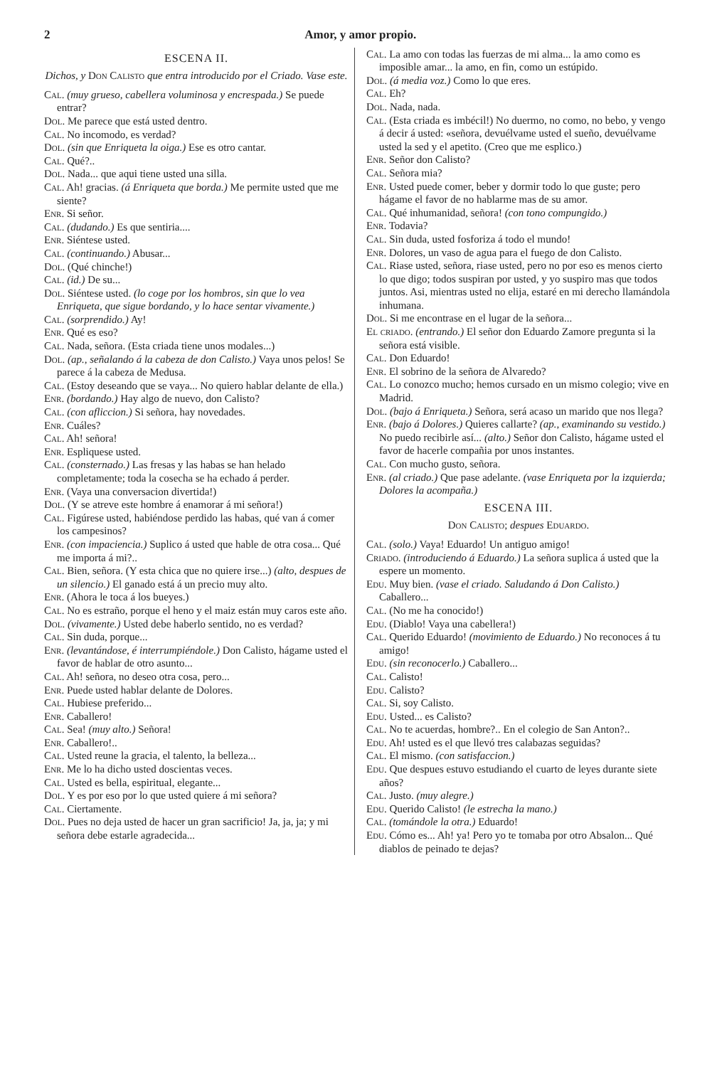2 Amor, y amor propio.
ESCENA II.
Dichos, y Don Calisto que entra introducido por el Criado. Vase este.
Cal. (muy grueso, cabellera voluminosa y encrespada.) Se puede entrar?
Dol. Me parece que está usted dentro.
Cal. No incomodo, es verdad?
Dol. (sin que Enriqueta la oiga.) Ese es otro cantar.
Cal. Qué?..
Dol. Nada... que aqui tiene usted una silla.
Cal. Ah! gracias. (á Enriqueta que borda.) Me permite usted que me siente?
Enr. Si señor.
Cal. (dudando.) Es que sentiria....
Enr. Siéntese usted.
Cal. (continuando.) Abusar...
Dol. (Qué chinche!)
Cal. (id.) De su...
Dol. Siéntese usted. (lo coge por los hombros, sin que lo vea Enriqueta, que sigue bordando, y lo hace sentar vivamente.)
Cal. (sorprendido.) Ay!
Enr. Qué es eso?
Cal. Nada, señora. (Esta criada tiene unos modales...)
Dol. (ap., señalando á la cabeza de don Calisto.) Vaya unos pelos! Se parece á la cabeza de Medusa.
Cal. (Estoy deseando que se vaya... No quiero hablar delante de ella.)
Enr. (bordando.) Hay algo de nuevo, don Calisto?
Cal. (con afliccion.) Si señora, hay novedades.
Enr. Cuáles?
Cal. Ah! señora!
Enr. Espliquese usted.
Cal. (consternado.) Las fresas y las habas se han helado completamente; toda la cosecha se ha echado á perder.
Enr. (Vaya una conversacion divertida!)
Dol. (Y se atreve este hombre á enamorar á mi señora!)
Cal. Figúrese usted, habiéndose perdido las habas, qué van á comer los campesinos?
Enr. (con impaciencia.) Suplico á usted que hable de otra cosa... Qué me importa á mi?..
Cal. Bien, señora. (Y esta chica que no quiere irse...) (alto, despues de un silencio.) El ganado está á un precio muy alto.
Enr. (Ahora le toca á los bueyes.)
Cal. No es estraño, porque el heno y el maiz están muy caros este año.
Dol. (vivamente.) Usted debe haberlo sentido, no es verdad?
Cal. Sin duda, porque...
Enr. (levantándose, é interrumpiéndole.) Don Calisto, hágame usted el favor de hablar de otro asunto...
Cal. Ah! señora, no deseo otra cosa, pero...
Enr. Puede usted hablar delante de Dolores.
Cal. Hubiese preferido...
Enr. Caballero!
Cal. Sea! (muy alto.) Señora!
Enr. Caballero!..
Cal. Usted reune la gracia, el talento, la belleza...
Enr. Me lo ha dicho usted doscientas veces.
Cal. Usted es bella, espiritual, elegante...
Dol. Y es por eso por lo que usted quiere á mi señora?
Cal. Ciertamente.
Dol. Pues no deja usted de hacer un gran sacrificio! Ja, ja, ja; y mi señora debe estarle agradecida...
Cal. La amo con todas las fuerzas de mi alma... la amo como es imposible amar... la amo, en fin, como un estúpido.
Dol. (á media voz.) Como lo que eres.
Cal. Eh?
Dol. Nada, nada.
Cal. (Esta criada es imbécil!) No duermo, no como, no bebo, y vengo á decir á usted: «señora, devuélvame usted el sueño, devuélvame usted la sed y el apetito. (Creo que me esplico.)
Enr. Señor don Calisto?
Cal. Señora mia?
Enr. Usted puede comer, beber y dormir todo lo que guste; pero hágame el favor de no hablarme mas de su amor.
Cal. Qué inhumanidad, señora! (con tono compungido.)
Enr. Todavia?
Cal. Sin duda, usted fosforiza á todo el mundo!
Enr. Dolores, un vaso de agua para el fuego de don Calisto.
Cal. Riase usted, señora, riase usted, pero no por eso es menos cierto lo que digo; todos suspiran por usted, y yo suspiro mas que todos juntos. Asi, mientras usted no elija, estaré en mi derecho llamándola inhumana.
Dol. Si me encontrase en el lugar de la señora...
El criado. (entrando.) El señor don Eduardo Zamore pregunta si la señora está visible.
Cal. Don Eduardo!
Enr. El sobrino de la señora de Alvaredo?
Cal. Lo conozco mucho; hemos cursado en un mismo colegio; vive en Madrid.
Dol. (bajo á Enriqueta.) Señora, será acaso un marido que nos llega?
Enr. (bajo á Dolores.) Quieres callarte? (ap., examinando su vestido.) No puedo recibirle así... (alto.) Señor don Calisto, hágame usted el favor de hacerle compañia por unos instantes.
Cal. Con mucho gusto, señora.
Enr. (al criado.) Que pase adelante. (vase Enriqueta por la izquierda; Dolores la acompaña.)
ESCENA III.
Don Calisto; despues Eduardo.
Cal. (solo.) Vaya! Eduardo! Un antiguo amigo!
Criado. (introduciendo á Eduardo.) La señora suplica á usted que la espere un momento.
Edu. Muy bien. (vase el criado. Saludando á Don Calisto.) Caballero...
Cal. (No me ha conocido!)
Edu. (Diablo! Vaya una cabellera!)
Cal. Querido Eduardo! (movimiento de Eduardo.) No reconoces á tu amigo!
Edu. (sin reconocerlo.) Caballero...
Cal. Calisto!
Edu. Calisto?
Cal. Si, soy Calisto.
Edu. Usted... es Calisto?
Cal. No te acuerdas, hombre?.. En el colegio de San Anton?..
Edu. Ah! usted es el que llevó tres calabazas seguidas?
Cal. El mismo. (con satisfaccion.)
Edu. Que despues estuvo estudiando el cuarto de leyes durante siete años?
Cal. Justo. (muy alegre.)
Edu. Querido Calisto! (le estrecha la mano.)
Cal. (tomándole la otra.) Eduardo!
Edu. Cómo es... Ah! ya! Pero yo te tomaba por otro Absalon... Qué diablos de peinado te dejas?